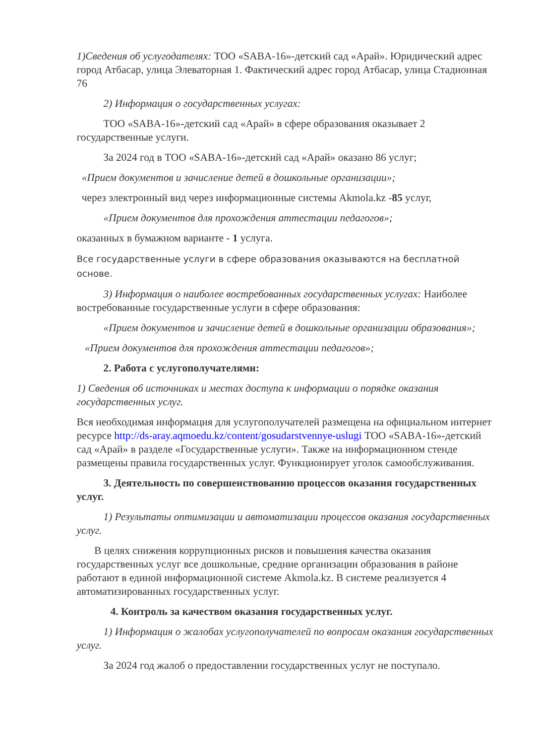1)Сведения об услугодателях: ТОО «SABA-16»-детский сад «Арай». Юридический адрес город Атбасар, улица Элеваторная 1. Фактический адрес город Атбасар, улица Стадионная 76
2) Информация о государственных услугах:
ТОО «SABA-16»-детский сад «Арай» в сфере образования оказывает 2 государственные услуги.
За 2024 год в ТОО «SABA-16»-детский сад «Арай» оказано 86 услуг;
«Прием документов и зачисление детей в дошкольные организации»;
через электронный вид через информационные системы Akmola.kz -85 услуг,
«Прием документов для прохождения аттестации педагогов»;
оказанных в бумажном варианте - 1 услуга.
Все государственные услуги в сфере образования оказываются на бесплатной основе.
3) Информация о наиболее востребованных государственных услугах: Наиболее востребованные государственные услуги в сфере образования:
«Прием документов и зачисление детей в дошкольные организации образования»;
«Прием документов для прохождения аттестации педагогов»;
2. Работа с услугополучателями:
1) Сведения об источниках и местах доступа к информации о порядке оказания государственных услуг.
Вся необходимая информация для услугополучателей размещена на официальном интернет ресурсе http://ds-aray.aqmoedu.kz/content/gosudarstvennye-uslugi ТОО «SABA-16»-детский сад «Арай» в разделе «Государственные услуги». Также на информационном стенде размещены правила государственных услуг. Функционирует уголок самообслуживания.
3. Деятельность по совершенствованию процессов оказания государственных услуг.
1) Результаты оптимизации и автоматизации процессов оказания государственных услуг.
В целях снижения коррупционных рисков и повышения качества оказания государственных услуг все дошкольные, средние организации образования в районе работают в единой информационной системе Akmola.kz. В системе реализуется 4 автоматизированных государственных услуг.
4. Контроль за качеством оказания государственных услуг.
1) Информация о жалобах услугополучателей по вопросам оказания государственных услуг.
За 2024 год жалоб о предоставлении государственных услуг не поступало.